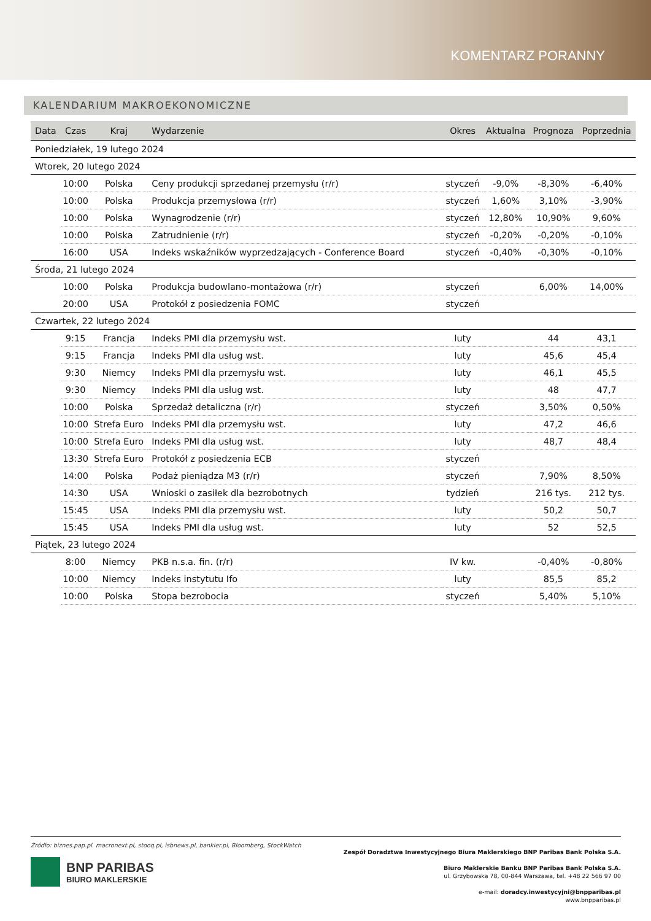KOMENTARZ PORANNY
KALENDARIUM MAKROEKONOMICZNE
| Data | Czas | Kraj | Wydarzenie | Okres | Aktualna | Prognoza | Poprzednia |
| --- | --- | --- | --- | --- | --- | --- | --- |
| Poniedziałek, 19 lutego 2024 | | | | | | | |
| Wtorek, 20 lutego 2024 | | | | | | | |
| | 10:00 | Polska | Ceny produkcji sprzedanej przemysłu (r/r) | styczeń | -9,0% | -8,30% | -6,40% |
| | 10:00 | Polska | Produkcja przemysłowa (r/r) | styczeń | 1,60% | 3,10% | -3,90% |
| | 10:00 | Polska | Wynagrodzenie (r/r) | styczeń | 12,80% | 10,90% | 9,60% |
| | 10:00 | Polska | Zatrudnienie (r/r) | styczeń | -0,20% | -0,20% | -0,10% |
| | 16:00 | USA | Indeks wskaźników wyprzedzających - Conference Board | styczeń | -0,40% | -0,30% | -0,10% |
| Środa, 21 lutego 2024 | | | | | | | |
| | 10:00 | Polska | Produkcja budowlano-montażowa (r/r) | styczeń | | 6,00% | 14,00% |
| | 20:00 | USA | Protokół z posiedzenia FOMC | styczeń | | | |
| Czwartek, 22 lutego 2024 | | | | | | | |
| | 9:15 | Francja | Indeks PMI dla przemysłu wst. | luty | | 44 | 43,1 |
| | 9:15 | Francja | Indeks PMI dla usług wst. | luty | | 45,6 | 45,4 |
| | 9:30 | Niemcy | Indeks PMI dla przemysłu wst. | luty | | 46,1 | 45,5 |
| | 9:30 | Niemcy | Indeks PMI dla usług wst. | luty | | 48 | 47,7 |
| | 10:00 | Polska | Sprzedaż detaliczna (r/r) | styczeń | | 3,50% | 0,50% |
| | 10:00 | Strefa Euro | Indeks PMI dla przemysłu wst. | luty | | 47,2 | 46,6 |
| | 10:00 | Strefa Euro | Indeks PMI dla usług wst. | luty | | 48,7 | 48,4 |
| | 13:30 | Strefa Euro | Protokół z posiedzenia ECB | styczeń | | | |
| | 14:00 | Polska | Podaż pieniądza M3 (r/r) | styczeń | | 7,90% | 8,50% |
| | 14:30 | USA | Wnioski o zasiłek dla bezrobotnych | tydzień | | 216 tys. | 212 tys. |
| | 15:45 | USA | Indeks PMI dla przemysłu wst. | luty | | 50,2 | 50,7 |
| | 15:45 | USA | Indeks PMI dla usług wst. | luty | | 52 | 52,5 |
| Piątek, 23 lutego 2024 | | | | | | | |
| | 8:00 | Niemcy | PKB n.s.a. fin. (r/r) | IV kw. | | -0,40% | -0,80% |
| | 10:00 | Niemcy | Indeks instytutu Ifo | luty | | 85,5 | 85,2 |
| | 10:00 | Polska | Stopa bezrobocia | styczeń | | 5,40% | 5,10% |
Źródło: biznes.pap.pl. macronext.pl, stooq.pl, isbnews.pl, bankier.pl, Bloomberg, StockWatch
BNP PARIBAS
BIURO MAKLERSKIE
Zespół Doradztwa Inwestycyjnego Biura Maklerskiego BNP Paribas Bank Polska S.A.
Biuro Maklerskie Banku BNP Paribas Bank Polska S.A.
ul. Grzybowska 78, 00-844 Warszawa, tel. +48 22 566 97 00
e-mail: doradcy.inwestycyjni@bnpparibas.pl
www.bnpparibas.pl